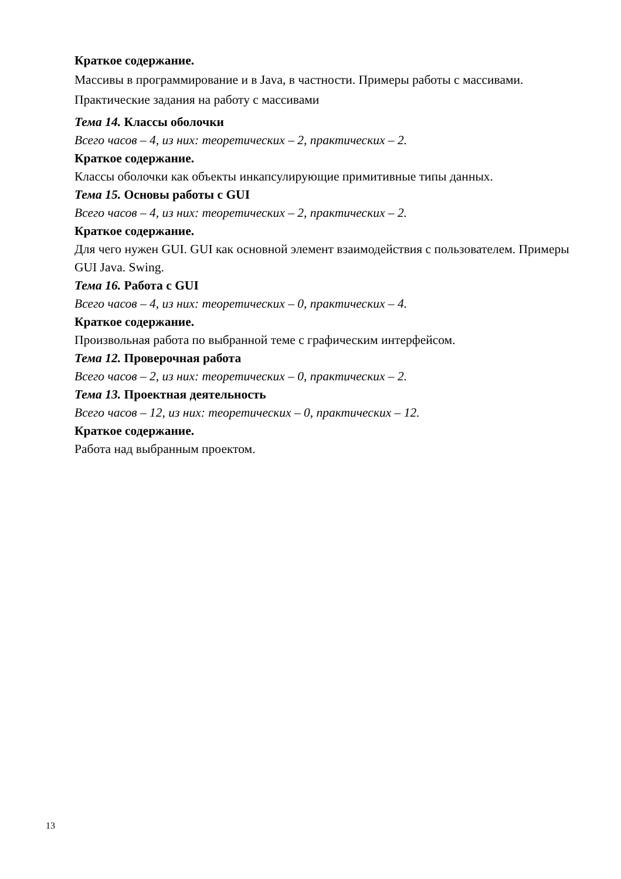Краткое содержание.
Массивы в программирование и в Java, в частности. Примеры работы с массивами. Практические задания на работу с массивами
Тема 14. Классы оболочки
Всего часов – 4, из них: теоретических – 2, практических – 2.
Краткое содержание.
Классы оболочки как объекты инкапсулирующие примитивные типы данных.
Тема 15. Основы работы с GUI
Всего часов – 4, из них: теоретических – 2, практических – 2.
Краткое содержание.
Для чего нужен GUI. GUI как основной элемент взаимодействия с пользователем. Примеры GUI Java. Swing.
Тема 16. Работа с GUI
Всего часов – 4, из них: теоретических – 0, практических – 4.
Краткое содержание.
Произвольная работа по выбранной теме с графическим интерфейсом.
Тема 12. Проверочная работа
Всего часов – 2, из них: теоретических – 0, практических – 2.
Тема 13. Проектная деятельность
Всего часов – 12, из них: теоретических – 0, практических – 12.
Краткое содержание.
Работа над выбранным проектом.
13